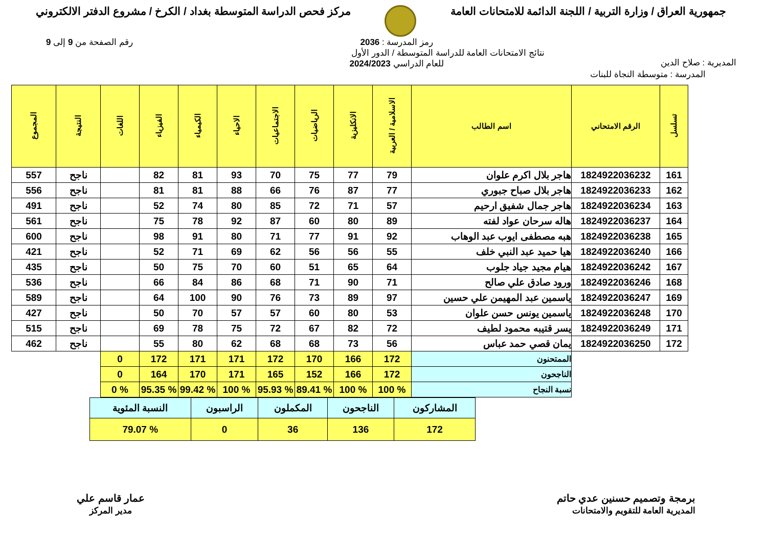جمهورية العراق / وزارة التربية / اللجنة الدائمة للامتحانات العامة
مركز فحص الدراسة المتوسطة بغداد / الكرخ / مشروع الدفتر الالكتروني
المديرية : صلاح الدين
رمز المدرسة : 2036
نتائج الامتحانات العامة للدراسة المتوسطة / الدور الأول
للعام الدراسي 2024/2023
رقم الصفحة من 9 إلى 9
المدرسة : متوسطة النجاة للبنات
| تسلسل | الرقم الامتحاني | اسم الطالب | الاسلامية / العربية | الانكليزية | الرياضيات | الاجتماعيات | الاحياء | الكيمياء | الفيزياء | اللغات | النتيجة | المجموع |
| --- | --- | --- | --- | --- | --- | --- | --- | --- | --- | --- | --- | --- |
| 161 | 1824922036232 | هاجر بلال اكرم علوان | 79 | 77 | 75 | 70 | 93 | 81 | 82 | | ناجح | 557 |
| 162 | 1824922036233 | هاجر بلال صباح جبوري | 77 | 87 | 76 | 66 | 88 | 81 | 81 | | ناجح | 556 |
| 163 | 1824922036234 | هاجر جمال شفيق ارحيم | 57 | 71 | 72 | 85 | 80 | 74 | 52 | | ناجح | 491 |
| 164 | 1824922036237 | هاله سرحان عواد لفته | 89 | 80 | 60 | 87 | 92 | 78 | 75 | | ناجح | 561 |
| 165 | 1824922036238 | هبه مصطفى ايوب عبد الوهاب | 92 | 91 | 77 | 71 | 80 | 91 | 98 | | ناجح | 600 |
| 166 | 1824922036240 | هيا حميد عبد النبي خلف | 55 | 56 | 56 | 62 | 69 | 71 | 52 | | ناجح | 421 |
| 167 | 1824922036242 | هيام مجيد جياد جلوب | 64 | 65 | 51 | 60 | 70 | 75 | 50 | | ناجح | 435 |
| 168 | 1824922036246 | ورود صادق علي صالح | 71 | 90 | 71 | 68 | 86 | 84 | 66 | | ناجح | 536 |
| 169 | 1824922036247 | ياسمين عبد المهيمن علي حسين | 97 | 89 | 73 | 76 | 90 | 100 | 64 | | ناجح | 589 |
| 170 | 1824922036248 | ياسمين يونس حسن علوان | 53 | 80 | 60 | 57 | 57 | 70 | 50 | | ناجح | 427 |
| 171 | 1824922036249 | يسر قتيبه محمود لطيف | 72 | 82 | 67 | 72 | 75 | 78 | 69 | | ناجح | 515 |
| 172 | 1824922036250 | يمان قصي حمد عباس | 56 | 73 | 68 | 68 | 62 | 80 | 55 | | ناجح | 462 |
| | | الممتحنون | 172 | 166 | 170 | 172 | 171 | 171 | 172 | 0 | | |
| | | الناجحون | 172 | 166 | 152 | 165 | 171 | 170 | 164 | 0 | | |
| | | نسبة النجاح | % 100 | % 100 | % 89.41 | % 95.93 | % 100 | % 99.42 | % 95.35 | % 0 | | |
| المشاركون | الناجحون | المكملون | الراسبون | النسبة المئوية |
| 172 | 136 | 36 | 0 | % 79.07 |
برمجة وتصميم حسنين عدي حاتم
المديرية العامة للتقويم والامتحانات
عمار قاسم علي
مدير المركز